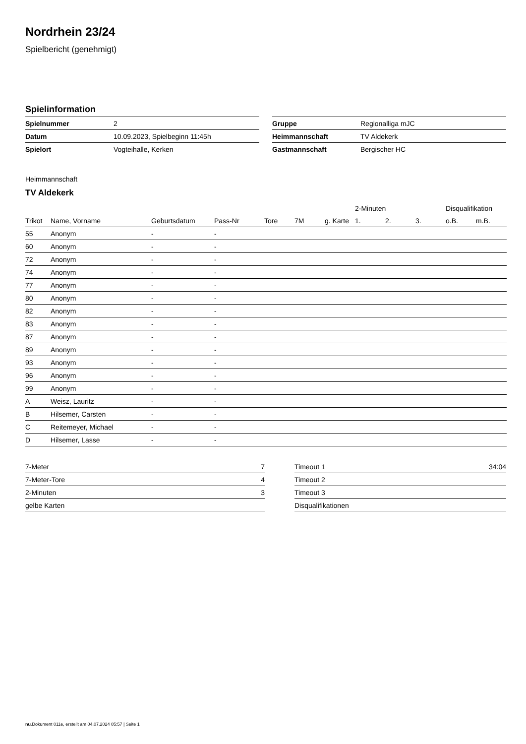Nordrhein 23/24
Spielbericht (genehmigt)
Spielinformation
| Spielnummer | 2 |
| Datum | 10.09.2023, Spielbeginn 11:45h |
| Spielort | Vogteihalle, Kerken |
| Gruppe | Regionalliga mJC |
| Heimmannschaft | TV Aldekerk |
| Gastmannschaft | Bergischer HC |
Heimmannschaft
TV Aldekerk
| | | | | | | | 2-Minuten | | | Disqualifikation | |
| --- | --- | --- | --- | --- | --- | --- | --- | --- | --- | --- | --- |
| Trikot | Name, Vorname | Geburtsdatum | Pass-Nr | Tore | 7M | g. Karte | 1. | 2. | 3. | o.B. | m.B. |
| 55 | Anonym | - | - | | | | | | | | |
| 60 | Anonym | - | - | | | | | | | | |
| 72 | Anonym | - | - | | | | | | | | |
| 74 | Anonym | - | - | | | | | | | | |
| 77 | Anonym | - | - | | | | | | | | |
| 80 | Anonym | - | - | | | | | | | | |
| 82 | Anonym | - | - | | | | | | | | |
| 83 | Anonym | - | - | | | | | | | | |
| 87 | Anonym | - | - | | | | | | | | |
| 89 | Anonym | - | - | | | | | | | | |
| 93 | Anonym | - | - | | | | | | | | |
| 96 | Anonym | - | - | | | | | | | | |
| 99 | Anonym | - | - | | | | | | | | |
| A | Weisz, Lauritz | - | - | | | | | | | | |
| B | Hilsemer, Carsten | - | - | | | | | | | | |
| C | Reitemeyer, Michael | - | - | | | | | | | | |
| D | Hilsemer, Lasse | - | - | | | | | | | | |
| 7-Meter | 7 |
| 7-Meter-Tore | 4 |
| 2-Minuten | 3 |
| gelbe Karten | |
| Timeout 1 | 34:04 |
| Timeout 2 | |
| Timeout 3 | |
| Disqualifikationen | |
nu.Dokument 011e, erstellt am 04.07.2024 05:57 | Seite 1